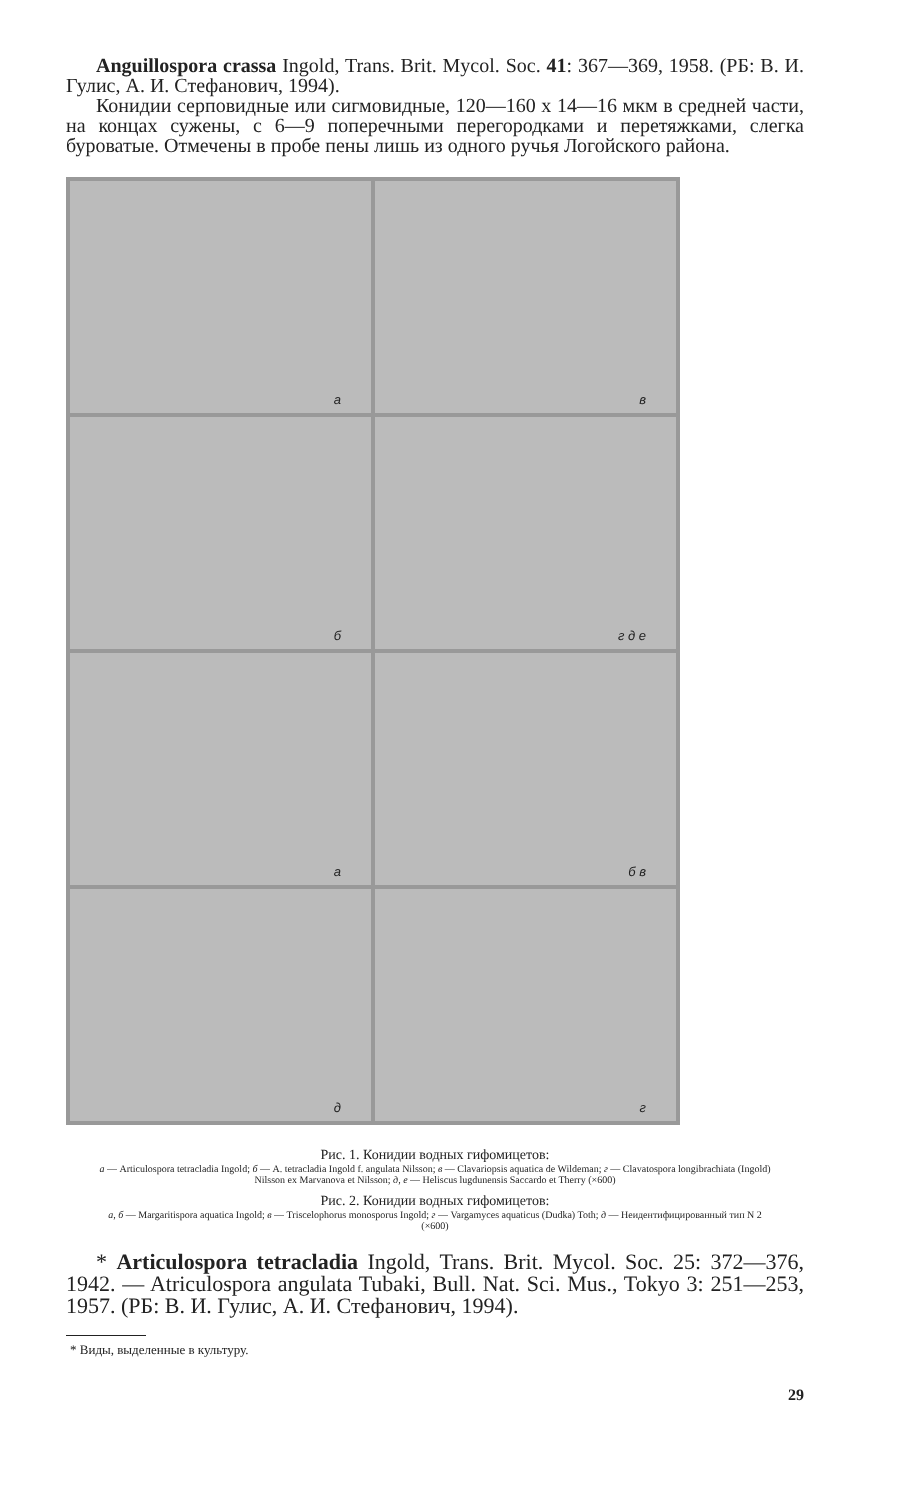Anguillospora crassa Ingold, Trans. Brit. Mycol. Soc. 41: 367—369, 1958. (РБ: В. И. Гулис, А. И. Стефанович, 1994).
Конидии серповидные или сигмовидные, 120—160 х 14—16 мкм в средней части, на концах сужены, с 6—9 поперечными перегородками и перетяжками, слегка буроватые. Отмечены в пробе пены лишь из одного ручья Логойского района.
а
в
б
г д е
а
б в
д
г
Рис. 1. Конидии водных гифомицетов:
а — Articulospora tetracladia Ingold; б — A. tetracladia Ingold f. angulata Nilsson; в — Clavariopsis aquatica de Wildeman; г — Clavatospora longibrachiata (Ingold) Nilsson ex Marvanova et Nilsson; д, е — Heliscus lugdunensis Saccardo et Therry (×600)
Рис. 2. Конидии водных гифомицетов:
а, б — Margaritispora aquatica Ingold; в — Triscelophorus monosporus Ingold; г — Vargamyces aquaticus (Dudka) Toth; д — Неидентифицированный тип N 2 (×600)
* Articulospora tetracladia Ingold, Trans. Brit. Mycol. Soc. 25: 372—376, 1942. — Atriculospora angulata Tubaki, Bull. Nat. Sci. Mus., Tokyo 3: 251—253, 1957. (РБ: В. И. Гулис, А. И. Стефанович, 1994).
* Виды, выделенные в культуру.
29